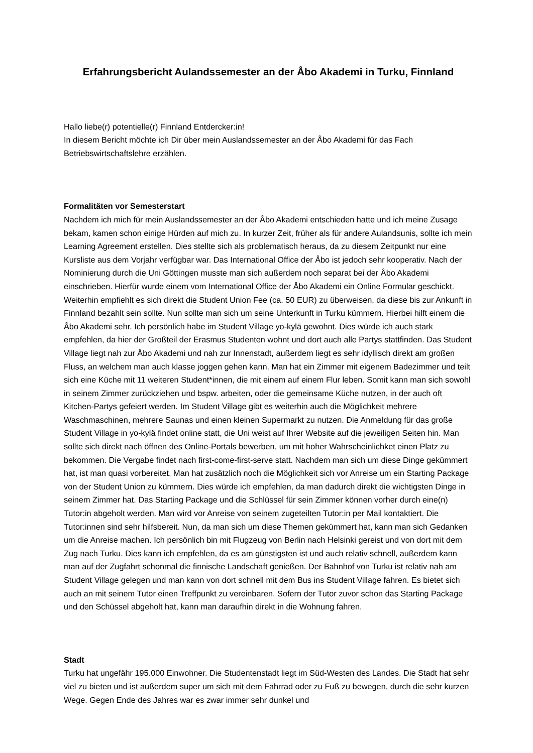Erfahrungsbericht Aulandssemester an der Åbo Akademi in Turku, Finnland
Hallo liebe(r) potentielle(r) Finnland Entdercker:in!
In diesem Bericht möchte ich Dir über mein Auslandssemester an der Åbo Akademi für das Fach Betriebswirtschaftslehre erzählen.
Formalitäten vor Semesterstart
Nachdem ich mich für mein Auslandssemester an der Åbo Akademi entschieden hatte und ich meine Zusage bekam, kamen schon einige Hürden auf mich zu. In kurzer Zeit, früher als für andere Aulandsunis, sollte ich mein Learning Agreement erstellen. Dies stellte sich als problematisch heraus, da zu diesem Zeitpunkt nur eine Kursliste aus dem Vorjahr verfügbar war. Das International Office der Åbo ist jedoch sehr kooperativ. Nach der Nominierung durch die Uni Göttingen musste man sich außerdem noch separat bei der Åbo Akademi einschrieben. Hierfür wurde einem vom International Office der Åbo Akademi ein Online Formular geschickt. Weiterhin empfiehlt es sich direkt die Student Union Fee (ca. 50 EUR) zu überweisen, da diese bis zur Ankunft in Finnland bezahlt sein sollte. Nun sollte man sich um seine Unterkunft in Turku kümmern. Hierbei hilft einem die Åbo Akademi sehr. Ich persönlich habe im Student Village yo-kylä gewohnt. Dies würde ich auch stark empfehlen, da hier der Großteil der Erasmus Studenten wohnt und dort auch alle Partys stattfinden. Das Student Village liegt nah zur Åbo Akademi und nah zur Innenstadt, außerdem liegt es sehr idyllisch direkt am großen Fluss, an welchem man auch klasse joggen gehen kann. Man hat ein Zimmer mit eigenem Badezimmer und teilt sich eine Küche mit 11 weiteren Student*innen, die mit einem auf einem Flur leben. Somit kann man sich sowohl in seinem Zimmer zurückziehen und bspw. arbeiten, oder die gemeinsame Küche nutzen, in der auch oft Kitchen-Partys gefeiert werden. Im Student Village gibt es weiterhin auch die Möglichkeit mehrere Waschmaschinen, mehrere Saunas und einen kleinen Supermarkt zu nutzen. Die Anmeldung für das große Student Village in yo-kylä findet online statt, die Uni weist auf Ihrer Website auf die jeweiligen Seiten hin. Man sollte sich direkt nach öffnen des Online-Portals bewerben, um mit hoher Wahrscheinlichket einen Platz zu bekommen. Die Vergabe findet nach first-come-first-serve statt. Nachdem man sich um diese Dinge gekümmert hat, ist man quasi vorbereitet. Man hat zusätzlich noch die Möglichkeit sich vor Anreise um ein Starting Package von der Student Union zu kümmern. Dies würde ich empfehlen, da man dadurch direkt die wichtigsten Dinge in seinem Zimmer hat. Das Starting Package und die Schlüssel für sein Zimmer können vorher durch eine(n) Tutor:in abgeholt werden. Man wird vor Anreise von seinem zugeteilten Tutor:in per Mail kontaktiert. Die Tutor:innen sind sehr hilfsbereit. Nun, da man sich um diese Themen gekümmert hat, kann man sich Gedanken um die Anreise machen. Ich persönlich bin mit Flugzeug von Berlin nach Helsinki gereist und von dort mit dem Zug nach Turku. Dies kann ich empfehlen, da es am günstigsten ist und auch relativ schnell, außerdem kann man auf der Zugfahrt schonmal die finnische Landschaft genießen. Der Bahnhof von Turku ist relativ nah am Student Village gelegen und man kann von dort schnell mit dem Bus ins Student Village fahren. Es bietet sich auch an mit seinem Tutor einen Treffpunkt zu vereinbaren. Sofern der Tutor zuvor schon das Starting Package und den Schüssel abgeholt hat, kann man daraufhin direkt in die Wohnung fahren.
Stadt
Turku hat ungefähr 195.000 Einwohner. Die Studentenstadt liegt im Süd-Westen des Landes. Die Stadt hat sehr viel zu bieten und ist außerdem super um sich mit dem Fahrrad oder zu Fuß zu bewegen, durch die sehr kurzen Wege. Gegen Ende des Jahres war es zwar immer sehr dunkel und